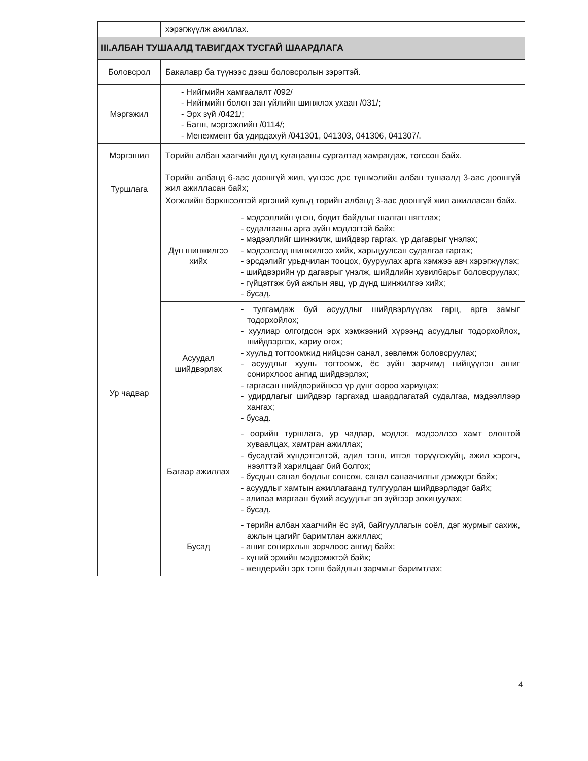| | хэрэгжүүлж ажиллах. | | | |
| III.АЛБАН ТУШААЛД ТАВИГДАХ ТУСГАЙ ШААРДЛАГА | | | | |
| Боловсрол | Бакалавр ба түүнээс дээш боловсролын зэрэгтэй. | | | |
| Мэргэжил | - Нийгмийн хамгаалалт /092/ - Нийгмийн болон зан үйлийн шинжлэх ухаан /031/; - Эрх зүй /0421/; - Багш, мэргэжлийн /0114/; - Менежмент ба удирдахуй /041301, 041303, 041306, 041307/. | | | |
| Мэргэшил | Төрийн албан хаагчийн дунд хугацааны сургалтад хамрагдаж, төгссөн байх. | | | |
| Туршлага | Төрийн албанд 6-аас доошгүй жил, үүнээс дэс түшмэлийн албан тушаалд 3-аас доошгүй жил ажилласан байх; Хөгжлийн бэрхшээлтэй иргэний хувьд төрийн албанд 3-аас доошгүй жил ажилласан байх. | | | |
| Ур чадвар | Дүн шинжилгээ хийх | - мэдээллийн үнэн, бодит байдлыг шалган нягтлах; - судалгааны арга зүйн мэдлэгтэй байх; - мэдээллийг шинжилж, шийдвэр гаргах, үр дагаврыг үнэлэх; - мэдээлэлд шинжилгээ хийх, харьцуулсан судалгаа гаргах; - эрсдэлийг урьдчилан тооцох, бууруулах арга хэмжээ авч хэрэгжүүлэх; - шийдвэрийн үр дагаврыг үнэлж, шийдлийн хувилбарыг боловсруулах; - гүйцэтгэж буй ажлын явц, үр дүнд шинжилгээ хийх; - бусад. | | |
| | Асуудал шийдвэрлэх | - тулгамдаж буй асуудлыг шийдвэрлүүлэх гарц, арга замыг тодорхойлох; - хуулиар олгогдсон эрх хэмжээний хүрээнд асуудлыг тодорхойлох, шийдвэрлэх, хариу өгөх; - хуульд тогтоомжид нийцсэн санал, зөвлөмж боловсруулах; - асуудлыг хууль тогтоомж, ёс зүйн зарчимд нийцүүлэн ашиг сонирхлоос ангид шийдвэрлэх; - гаргасан шийдвэрийнхээ үр дүнг өөрөө хариуцах; - удирдлагыг шийдвэр гаргахад шаардлагатай судалгаа, мэдээллээр хангах; - бусад. | | |
| | Багаар ажиллах | - өөрийн туршлага, ур чадвар, мэдлэг, мэдээллээ хамт олонтой хуваалцах, хамтран ажиллах; - бусадтай хүндэтгэлтэй, адил тэгш, итгэл төрүүлэхүйц, ажил хэрэгч, нээлттэй харилцааг бий болгох; - бусдын санал бодлыг сонсож, санал санаачилгыг дэмждэг байх; - асуудлыг хамтын ажиллагаанд тулгуурлан шийдвэрлэдэг байх; - аливаа маргаан бүхий асуудлыг эв зүйгээр зохицуулах; - бусад. | | |
| | Бусад | - төрийн албан хаагчийн ёс зүй, байгууллагын соёл, дэг журмыг сахиж, ажлын цагийг баримтлан ажиллах; - ашиг сонирхлын зөрчлөөс ангид байх; - хүний эрхийн мэдрэмжтэй байх; - жендерийн эрх тэгш байдлын зарчмыг баримтлах; | | |
4